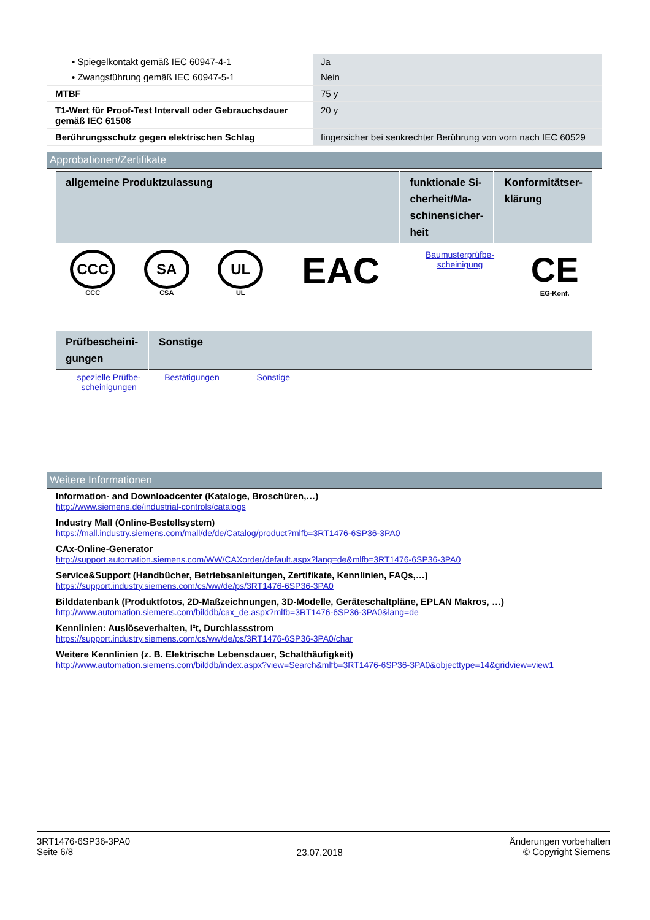| • Spiegelkontakt gemäß IEC 60947-4-1 | Ja |
| • Zwangsführung gemäß IEC 60947-5-1 | Nein |
| MTBF | 75 y |
| T1-Wert für Proof-Test Intervall oder Gebrauchsdauer gemäß IEC 61508 | 20 y |
| Berührungsschutz gegen elektrischen Schlag | fingersicher bei senkrechter Berührung von vorn nach IEC 60529 |
Approbationen/Zertifikate
| allgemeine Produktzulassung | funktionale Si-cherheit/Ma-schinensicher-heit | Konformitätser-klärung |
| CCC CCC | SA CSA | UL UL | EAC | Baumusterprüfbe- scheinigung | CE EG-Konf. |
| Prüfbescheini-gungen | Sonstige |
| spezielle Prüfbe- scheinigungen | Bestätigungen | Sonstige |
Weitere Informationen
Information- and Downloadcenter (Kataloge, Broschüren,…)
http://www.siemens.de/industrial-controls/catalogs
Industry Mall (Online-Bestellsystem)
https://mall.industry.siemens.com/mall/de/de/Catalog/product?mlfb=3RT1476-6SP36-3PA0
CAx-Online-Generator
http://support.automation.siemens.com/WW/CAXorder/default.aspx?lang=de&mlfb=3RT1476-6SP36-3PA0
Service&Support (Handbücher, Betriebsanleitungen, Zertifikate, Kennlinien, FAQs,…)
https://support.industry.siemens.com/cs/ww/de/ps/3RT1476-6SP36-3PA0
Bilddatenbank (Produktfotos, 2D-Maßzeichnungen, 3D-Modelle, Geräteschaltpläne, EPLAN Makros, …)
http://www.automation.siemens.com/bilddb/cax_de.aspx?mlfb=3RT1476-6SP36-3PA0&lang=de
Kennlinien: Auslöseverhalten, I²t, Durchlassstrom
https://support.industry.siemens.com/cs/ww/de/ps/3RT1476-6SP36-3PA0/char
Weitere Kennlinien (z. B. Elektrische Lebensdauer, Schalthäufigkeit)
http://www.automation.siemens.com/bilddb/index.aspx?view=Search&mlfb=3RT1476-6SP36-3PA0&objecttype=14&gridview=view1
3RT1476-6SP36-3PA0
Seite 6/8
23.07.2018
Änderungen vorbehalten
© Copyright Siemens